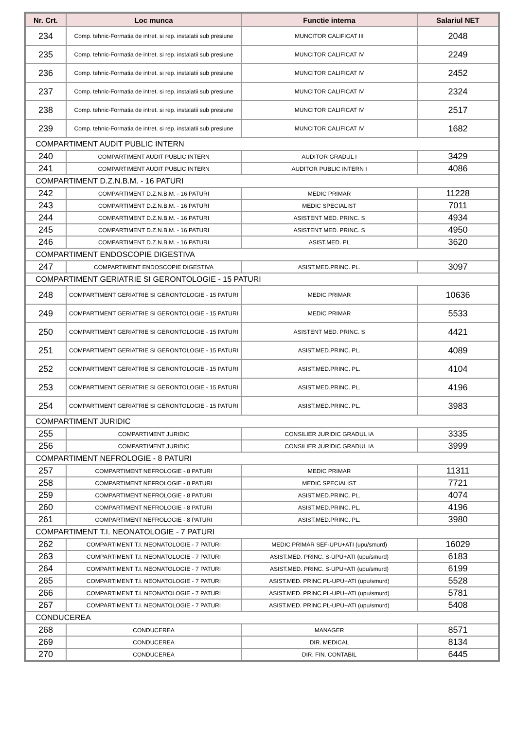| Nr. Crt. | Loc munca | Functie interna | Salariul NET |
| --- | --- | --- | --- |
| 234 | Comp. tehnic-Formatia de intret. si rep. instalatii sub presiune | MUNCITOR CALIFICAT III | 2048 |
| 235 | Comp. tehnic-Formatia de intret. si rep. instalatii sub presiune | MUNCITOR CALIFICAT IV | 2249 |
| 236 | Comp. tehnic-Formatia de intret. si rep. instalatii sub presiune | MUNCITOR CALIFICAT IV | 2452 |
| 237 | Comp. tehnic-Formatia de intret. si rep. instalatii sub presiune | MUNCITOR CALIFICAT IV | 2324 |
| 238 | Comp. tehnic-Formatia de intret. si rep. instalatii sub presiune | MUNCITOR CALIFICAT IV | 2517 |
| 239 | Comp. tehnic-Formatia de intret. si rep. instalatii sub presiune | MUNCITOR CALIFICAT IV | 1682 |
| COMPARTIMENT AUDIT PUBLIC INTERN | | | |
| 240 | COMPARTIMENT AUDIT PUBLIC INTERN | AUDITOR GRADUL I | 3429 |
| 241 | COMPARTIMENT AUDIT PUBLIC INTERN | AUDITOR PUBLIC INTERN I | 4086 |
| COMPARTIMENT D.Z.N.B.M. - 16 PATURI | | | |
| 242 | COMPARTIMENT D.Z.N.B.M. - 16 PATURI | MEDIC PRIMAR | 11228 |
| 243 | COMPARTIMENT D.Z.N.B.M. - 16 PATURI | MEDIC SPECIALIST | 7011 |
| 244 | COMPARTIMENT D.Z.N.B.M. - 16 PATURI | ASISTENT MED. PRINC. S | 4934 |
| 245 | COMPARTIMENT D.Z.N.B.M. - 16 PATURI | ASISTENT MED. PRINC. S | 4950 |
| 246 | COMPARTIMENT D.Z.N.B.M. - 16 PATURI | ASIST.MED. PL | 3620 |
| COMPARTIMENT ENDOSCOPIE DIGESTIVA | | | |
| 247 | COMPARTIMENT ENDOSCOPIE DIGESTIVA | ASIST.MED.PRINC. PL. | 3097 |
| COMPARTIMENT GERIATRIE SI GERONTOLOGIE - 15 PATURI | | | |
| 248 | COMPARTIMENT GERIATRIE SI GERONTOLOGIE - 15 PATURI | MEDIC PRIMAR | 10636 |
| 249 | COMPARTIMENT GERIATRIE SI GERONTOLOGIE - 15 PATURI | MEDIC PRIMAR | 5533 |
| 250 | COMPARTIMENT GERIATRIE SI GERONTOLOGIE - 15 PATURI | ASISTENT MED. PRINC. S | 4421 |
| 251 | COMPARTIMENT GERIATRIE SI GERONTOLOGIE - 15 PATURI | ASIST.MED.PRINC. PL. | 4089 |
| 252 | COMPARTIMENT GERIATRIE SI GERONTOLOGIE - 15 PATURI | ASIST.MED.PRINC. PL. | 4104 |
| 253 | COMPARTIMENT GERIATRIE SI GERONTOLOGIE - 15 PATURI | ASIST.MED.PRINC. PL. | 4196 |
| 254 | COMPARTIMENT GERIATRIE SI GERONTOLOGIE - 15 PATURI | ASIST.MED.PRINC. PL. | 3983 |
| COMPARTIMENT JURIDIC | | | |
| 255 | COMPARTIMENT JURIDIC | CONSILIER JURIDIC GRADUL IA | 3335 |
| 256 | COMPARTIMENT JURIDIC | CONSILIER JURIDIC GRADUL IA | 3999 |
| COMPARTIMENT NEFROLOGIE - 8 PATURI | | | |
| 257 | COMPARTIMENT NEFROLOGIE - 8 PATURI | MEDIC PRIMAR | 11311 |
| 258 | COMPARTIMENT NEFROLOGIE - 8 PATURI | MEDIC SPECIALIST | 7721 |
| 259 | COMPARTIMENT NEFROLOGIE - 8 PATURI | ASIST.MED.PRINC. PL. | 4074 |
| 260 | COMPARTIMENT NEFROLOGIE - 8 PATURI | ASIST.MED.PRINC. PL. | 4196 |
| 261 | COMPARTIMENT NEFROLOGIE - 8 PATURI | ASIST.MED.PRINC. PL. | 3980 |
| COMPARTIMENT T.I. NEONATOLOGIE - 7 PATURI | | | |
| 262 | COMPARTIMENT T.I. NEONATOLOGIE - 7 PATURI | MEDIC PRIMAR SEF-UPU+ATI (upu/smurd) | 16029 |
| 263 | COMPARTIMENT T.I. NEONATOLOGIE - 7 PATURI | ASIST.MED. PRINC. S-UPU+ATI (upu/smurd) | 6183 |
| 264 | COMPARTIMENT T.I. NEONATOLOGIE - 7 PATURI | ASIST.MED. PRINC. S-UPU+ATI (upu/smurd) | 6199 |
| 265 | COMPARTIMENT T.I. NEONATOLOGIE - 7 PATURI | ASIST.MED. PRINC.PL-UPU+ATI (upu/smurd) | 5528 |
| 266 | COMPARTIMENT T.I. NEONATOLOGIE - 7 PATURI | ASIST.MED. PRINC.PL-UPU+ATI (upu/smurd) | 5781 |
| 267 | COMPARTIMENT T.I. NEONATOLOGIE - 7 PATURI | ASIST.MED. PRINC.PL-UPU+ATI (upu/smurd) | 5408 |
| CONDUCEREA | | | |
| 268 | CONDUCEREA | MANAGER | 8571 |
| 269 | CONDUCEREA | DIR. MEDICAL | 8134 |
| 270 | CONDUCEREA | DIR. FIN. CONTABIL | 6445 |